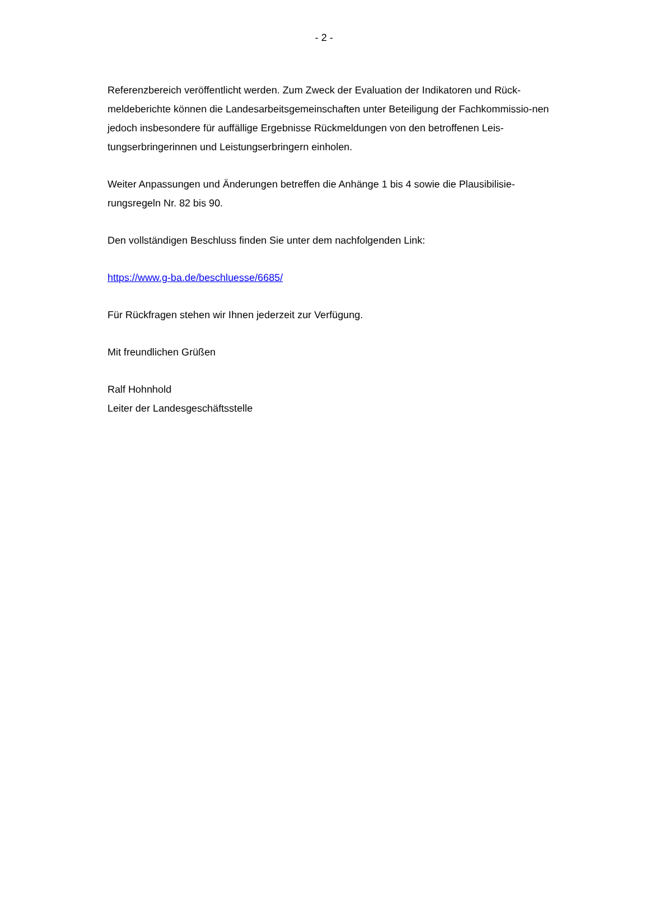- 2 -
Referenzbereich veröffentlicht werden. Zum Zweck der Evaluation der Indikatoren und Rück-meldeberichte können die Landesarbeitsgemeinschaften unter Beteiligung der Fachkommissio-nen jedoch insbesondere für auffällige Ergebnisse Rückmeldungen von den betroffenen Leis-tungserbringerinnen und Leistungserbringern einholen.
Weiter Anpassungen und Änderungen betreffen die Anhänge 1 bis 4 sowie die Plausibilisie-rungsregeln Nr. 82 bis 90.
Den vollständigen Beschluss finden Sie unter dem nachfolgenden Link:
https://www.g-ba.de/beschluesse/6685/
Für Rückfragen stehen wir Ihnen jederzeit zur Verfügung.
Mit freundlichen Grüßen
Ralf Hohnhold
Leiter der Landesgeschäftsstelle